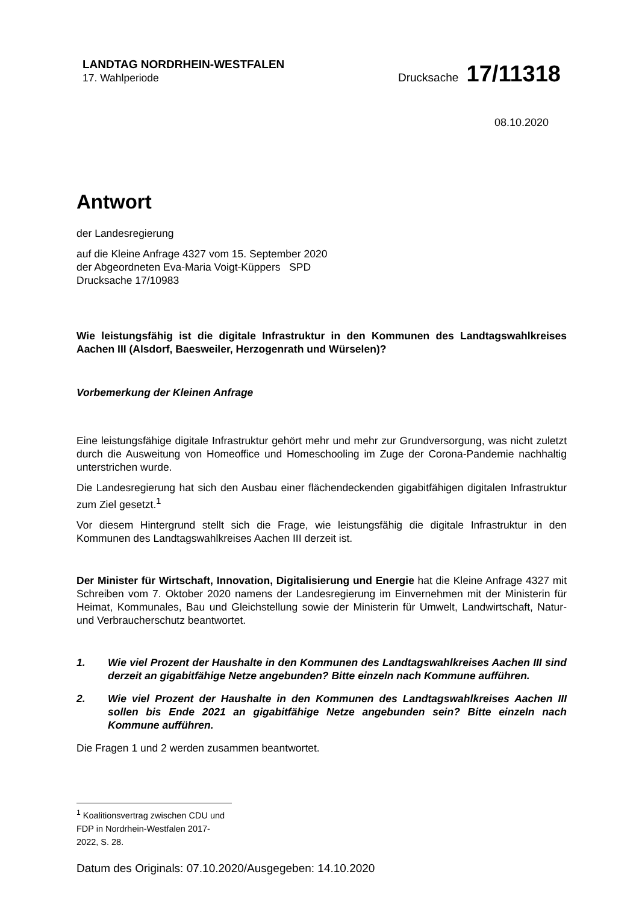LANDTAG NORDRHEIN-WESTFALEN
17. Wahlperiode
Drucksache 17/11318
08.10.2020
Antwort
der Landesregierung
auf die Kleine Anfrage 4327 vom 15. September 2020
der Abgeordneten Eva-Maria Voigt-Küppers SPD
Drucksache 17/10983
Wie leistungsfähig ist die digitale Infrastruktur in den Kommunen des Landtagswahlkreises Aachen III (Alsdorf, Baesweiler, Herzogenrath und Würselen)?
Vorbemerkung der Kleinen Anfrage
Eine leistungsfähige digitale Infrastruktur gehört mehr und mehr zur Grundversorgung, was nicht zuletzt durch die Ausweitung von Homeoffice und Homeschooling im Zuge der Corona-Pandemie nachhaltig unterstrichen wurde.
Die Landesregierung hat sich den Ausbau einer flächendeckenden gigabitfähigen digitalen Infrastruktur zum Ziel gesetzt.<sup>1</sup>
Vor diesem Hintergrund stellt sich die Frage, wie leistungsfähig die digitale Infrastruktur in den Kommunen des Landtagswahlkreises Aachen III derzeit ist.
Der Minister für Wirtschaft, Innovation, Digitalisierung und Energie hat die Kleine Anfrage 4327 mit Schreiben vom 7. Oktober 2020 namens der Landesregierung im Einvernehmen mit der Ministerin für Heimat, Kommunales, Bau und Gleichstellung sowie der Ministerin für Umwelt, Landwirtschaft, Natur- und Verbraucherschutz beantwortet.
1. Wie viel Prozent der Haushalte in den Kommunen des Landtagswahlkreises Aachen III sind derzeit an gigabitfähige Netze angebunden? Bitte einzeln nach Kommune aufführen.
2. Wie viel Prozent der Haushalte in den Kommunen des Landtagswahlkreises Aachen III sollen bis Ende 2021 an gigabitfähige Netze angebunden sein? Bitte einzeln nach Kommune aufführen.
Die Fragen 1 und 2 werden zusammen beantwortet.
<sup>1</sup> Koalitionsvertrag zwischen CDU und FDP in Nordrhein-Westfalen 2017-2022, S. 28.
Datum des Originals: 07.10.2020/Ausgegeben: 14.10.2020